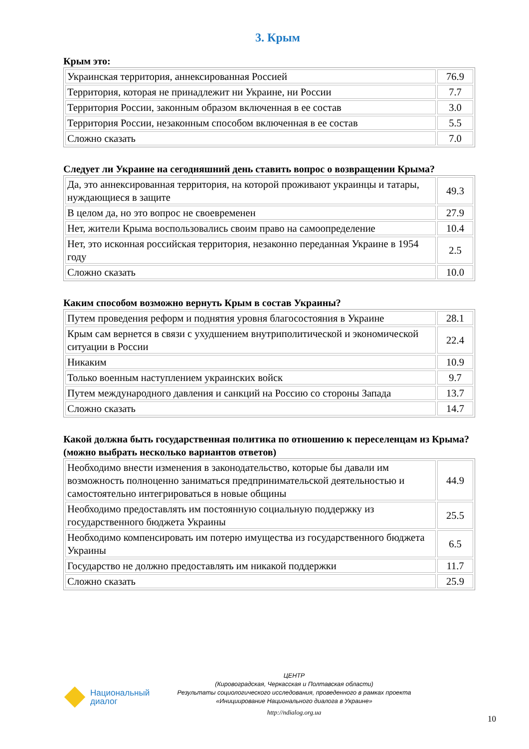3. Крым
Крым это:
| Украинская территория, аннексированная Россией | 76.9 |
| Территория, которая не принадлежит ни Украине, ни России | 7.7 |
| Территория России, законным образом включенная в ее состав | 3.0 |
| Территория России, незаконным способом включенная в ее состав | 5.5 |
| Сложно сказать | 7.0 |
Следует ли Украине на сегодняшний день ставить вопрос о возвращении Крыма?
| Да, это аннексированная территория, на которой проживают украинцы и татары, нуждающиеся в защите | 49.3 |
| В целом да, но это вопрос не своевременен | 27.9 |
| Нет, жители Крыма воспользовались своим право на самоопределение | 10.4 |
| Нет, это исконная российская территория, незаконно переданная Украине в 1954 году | 2.5 |
| Сложно сказать | 10.0 |
Каким способом возможно вернуть Крым в состав Украины?
| Путем проведения реформ и поднятия уровня благосостояния в Украине | 28.1 |
| Крым сам вернется в связи с ухудшением внутриполитической и экономической ситуации в России | 22.4 |
| Никаким | 10.9 |
| Только военным наступлением украинских войск | 9.7 |
| Путем международного давления и санкций на Россию со стороны Запада | 13.7 |
| Сложно сказать | 14.7 |
Какой должна быть государственная политика по отношению к переселенцам из Крыма? (можно выбрать несколько вариантов ответов)
| Необходимо внести изменения в законодательство, которые бы давали им возможность полноценно заниматься предпринимательской деятельностью и самостоятельно интегрироваться в новые общины | 44.9 |
| Необходимо предоставлять им постоянную социальную поддержку из государственного бюджета Украины | 25.5 |
| Необходимо компенсировать им потерю имущества из государственного бюджета Украины | 6.5 |
| Государство не должно предоставлять им никакой поддержки | 11.7 |
| Сложно сказать | 25.9 |
Национальный
диалог
ЦЕНТР
(Кировоградская, Черкасская и Полтавская области)
Результаты социологического исследования, проведенного в рамках проекта
«Инициирование Национального диалога в Украине»
http://ndialog.org.ua
10